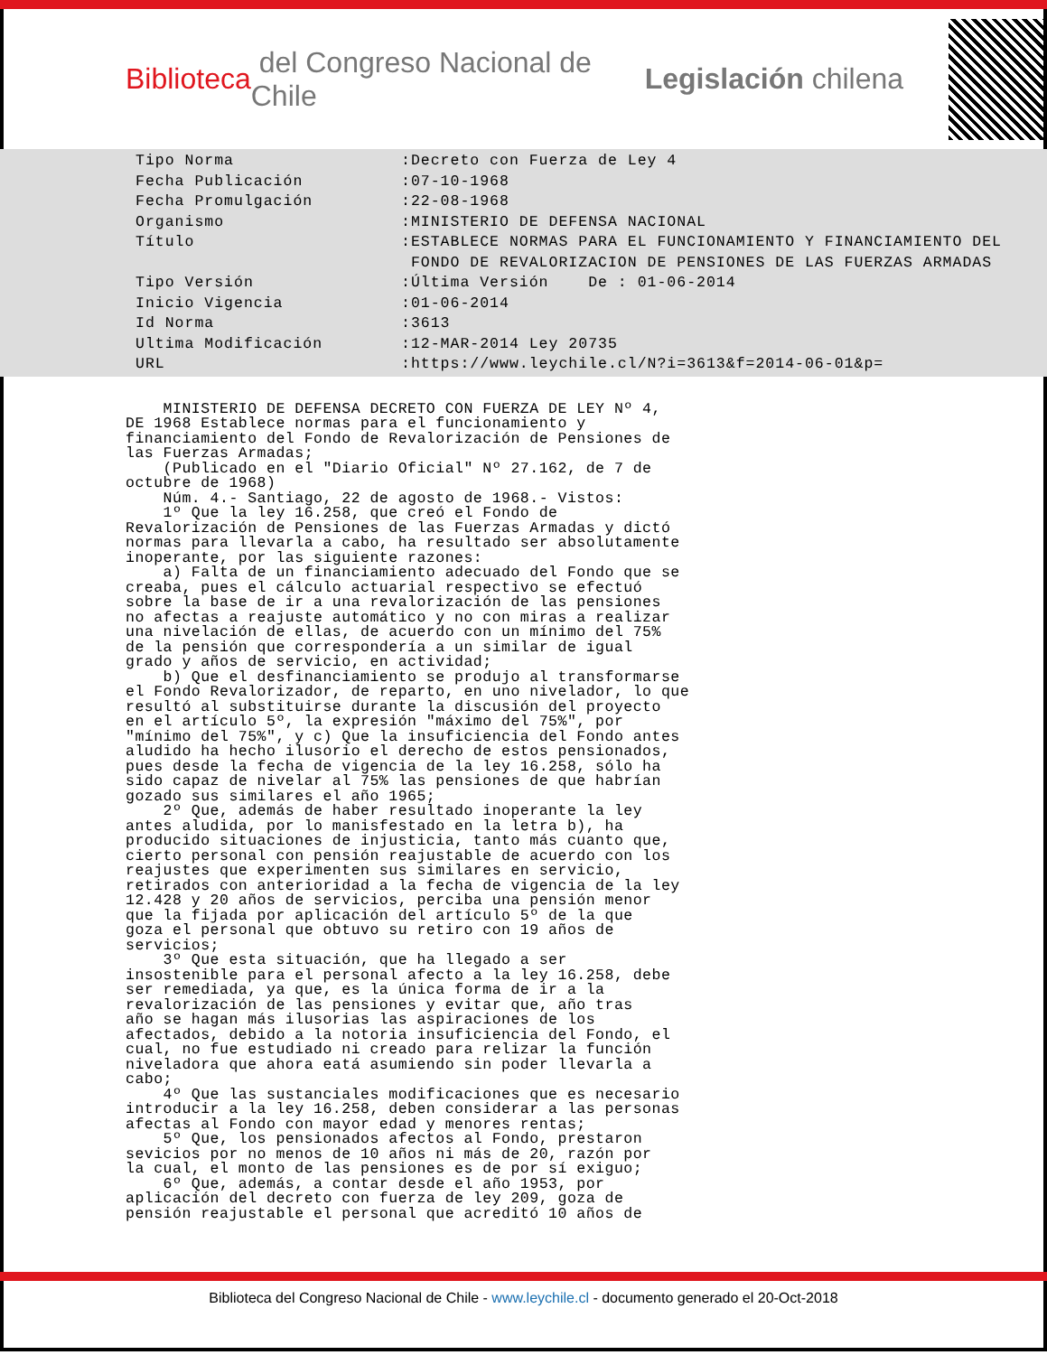Biblioteca del Congreso Nacional de Chile Legislación chilena
| Tipo Norma | :Decreto con Fuerza de Ley 4 |
| Fecha Publicación | :07-10-1968 |
| Fecha Promulgación | :22-08-1968 |
| Organismo | :MINISTERIO DE DEFENSA NACIONAL |
| Título | :ESTABLECE NORMAS PARA EL FUNCIONAMIENTO Y FINANCIAMIENTO DEL FONDO DE REVALORIZACION DE PENSIONES DE LAS FUERZAS ARMADAS |
| Tipo Versión | :Última Versión De : 01-06-2014 |
| Inicio Vigencia | :01-06-2014 |
| Id Norma | :3613 |
| Ultima Modificación | :12-MAR-2014 Ley 20735 |
| URL | :https://www.leychile.cl/N?i=3613&f=2014-06-01&p= |
    MINISTERIO DE DEFENSA DECRETO CON FUERZA DE LEY Nº 4,
DE 1968 Establece normas para el funcionamiento y
financiamiento del Fondo de Revalorización de Pensiones de
las Fuerzas Armadas;
    (Publicado en el "Diario Oficial" Nº 27.162, de 7 de
octubre de 1968)
    Núm. 4.- Santiago, 22 de agosto de 1968.- Vistos:
    1º Que la ley 16.258, que creó el Fondo de
Revalorización de Pensiones de las Fuerzas Armadas y dictó
normas para llevarla a cabo, ha resultado ser absolutamente
inoperante, por las siguiente razones:
    a) Falta de un financiamiento adecuado del Fondo que se
creaba, pues el cálculo actuarial respectivo se efectuó
sobre la base de ir a una revalorización de las pensiones
no afectas a reajuste automático y no con miras a realizar
una nivelación de ellas, de acuerdo con un mínimo del 75%
de la pensión que correspondería a un similar de igual
grado y años de servicio, en actividad;
    b) Que el desfinanciamiento se produjo al transformarse
el Fondo Revalorizador, de reparto, en uno nivelador, lo que
resultó al substituirse durante la discusión del proyecto
en el artículo 5º, la expresión "máximo del 75%", por
"mínimo del 75%", y c) Que la insuficiencia del Fondo antes
aludido ha hecho ilusorio el derecho de estos pensionados,
pues desde la fecha de vigencia de la ley 16.258, sólo ha
sido capaz de nivelar al 75% las pensiones de que habrían
gozado sus similares el año 1965;
    2º Que, además de haber resultado inoperante la ley
antes aludida, por lo manisfestado en la letra b), ha
producido situaciones de injusticia, tanto más cuanto que,
cierto personal con pensión reajustable de acuerdo con los
reajustes que experimenten sus similares en servicio,
retirados con anterioridad a la fecha de vigencia de la ley
12.428 y 20 años de servicios, perciba una pensión menor
que la fijada por aplicación del artículo 5º de la que
goza el personal que obtuvo su retiro con 19 años de
servicios;
    3º Que esta situación, que ha llegado a ser
insostenible para el personal afecto a la ley 16.258, debe
ser remediada, ya que, es la única forma de ir a la
revalorización de las pensiones y evitar que, año tras
año se hagan más ilusorias las aspiraciones de los
afectados, debido a la notoria insuficiencia del Fondo, el
cual, no fue estudiado ni creado para relizar la función
niveladora que ahora eatá asumiendo sin poder llevarla a
cabo;
    4º Que las sustanciales modificaciones que es necesario
introducir a la ley 16.258, deben considerar a las personas
afectas al Fondo con mayor edad y menores rentas;
    5º Que, los pensionados afectos al Fondo, prestaron
sevicios por no menos de 10 años ni más de 20, razón por
la cual, el monto de las pensiones es de por sí exiguo;
    6º Que, además, a contar desde el año 1953, por
aplicación del decreto con fuerza de ley 209, goza de
pensión reajustable el personal que acreditó 10 años de
Biblioteca del Congreso Nacional de Chile - www.leychile.cl - documento generado el 20-Oct-2018